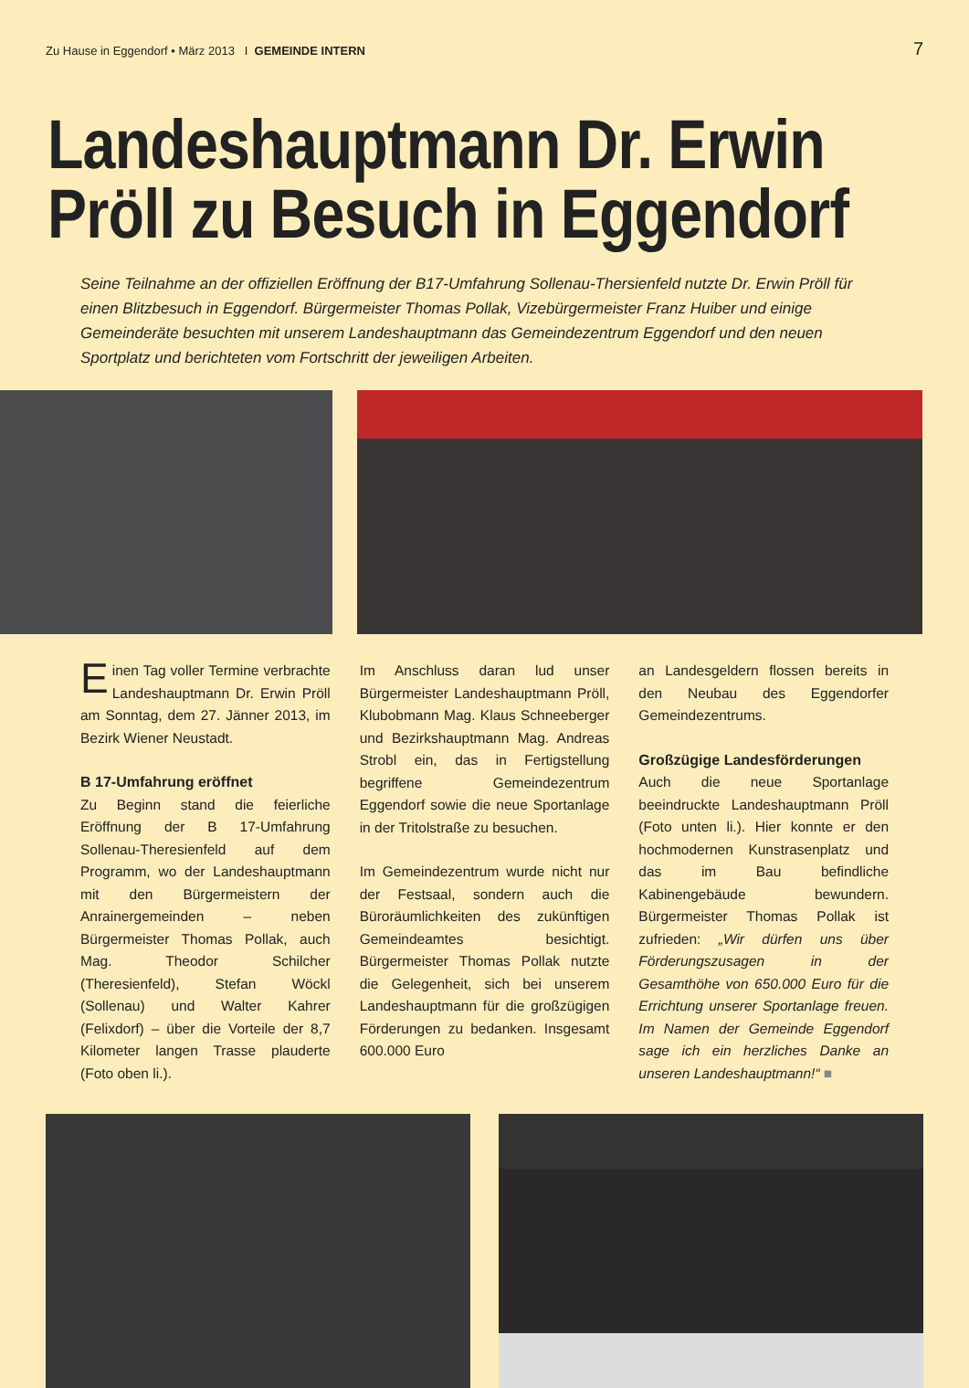Zu Hause in Eggendorf • März 2013 I GEMEINDE INTERN
7
Landeshauptmann Dr. Erwin Pröll zu Besuch in Eggendorf
Seine Teilnahme an der offiziellen Eröffnung der B17-Umfahrung Sollenau-Thersienfeld nutzte Dr. Erwin Pröll für einen Blitzbesuch in Eggendorf. Bürgermeister Thomas Pollak, Vizebürgermeister Franz Huiber und einige Gemeinderäte besuchten mit unserem Landeshauptmann das Gemeindezentrum Eggendorf und den neuen Sportplatz und berichteten vom Fortschritt der jeweiligen Arbeiten.
Einen Tag voller Termine verbrachte Landeshauptmann Dr. Erwin Pröll am Sonntag, dem 27. Jänner 2013, im Bezirk Wiener Neustadt.
B 17-Umfahrung eröffnet
Zu Beginn stand die feierliche Eröffnung der B 17-Umfahrung Sollenau-Theresienfeld auf dem Programm, wo der Landeshauptmann mit den Bürgermeistern der Anrainergemeinden – neben Bürgermeister Thomas Pollak, auch Mag. Theodor Schilcher (Theresienfeld), Stefan Wöckl (Sollenau) und Walter Kahrer (Felixdorf) – über die Vorteile der 8,7 Kilometer langen Trasse plauderte (Foto oben li.).
Im Anschluss daran lud unser Bürgermeister Landeshauptmann Pröll, Klubobmann Mag. Klaus Schneeberger und Bezirkshauptmann Mag. Andreas Strobl ein, das in Fertigstellung begriffene Gemeindezentrum Eggendorf sowie die neue Sportanlage in der Tritolstraße zu besuchen.
Im Gemeindezentrum wurde nicht nur der Festsaal, sondern auch die Büroräumlichkeiten des zukünftigen Gemeindeamtes besichtigt. Bürgermeister Thomas Pollak nutzte die Gelegenheit, sich bei unserem Landeshauptmann für die großzügigen Förderungen zu bedanken. Insgesamt 600.000 Euro
an Landesgeldern flossen bereits in den Neubau des Eggendorfer Gemeindezentrums.
Großzügige Landesförderungen
Auch die neue Sportanlage beeindruckte Landeshauptmann Pröll (Foto unten li.). Hier konnte er den hochmodernen Kunstrasenplatz und das im Bau befindliche Kabinengebäude bewundern. Bürgermeister Thomas Pollak ist zufrieden: „Wir dürfen uns über Förderungszusagen in der Gesamthöhe von 650.000 Euro für die Errichtung unserer Sportanlage freuen. Im Namen der Gemeinde Eggendorf sage ich ein herzliches Danke an unseren Landeshauptmann!“ ■